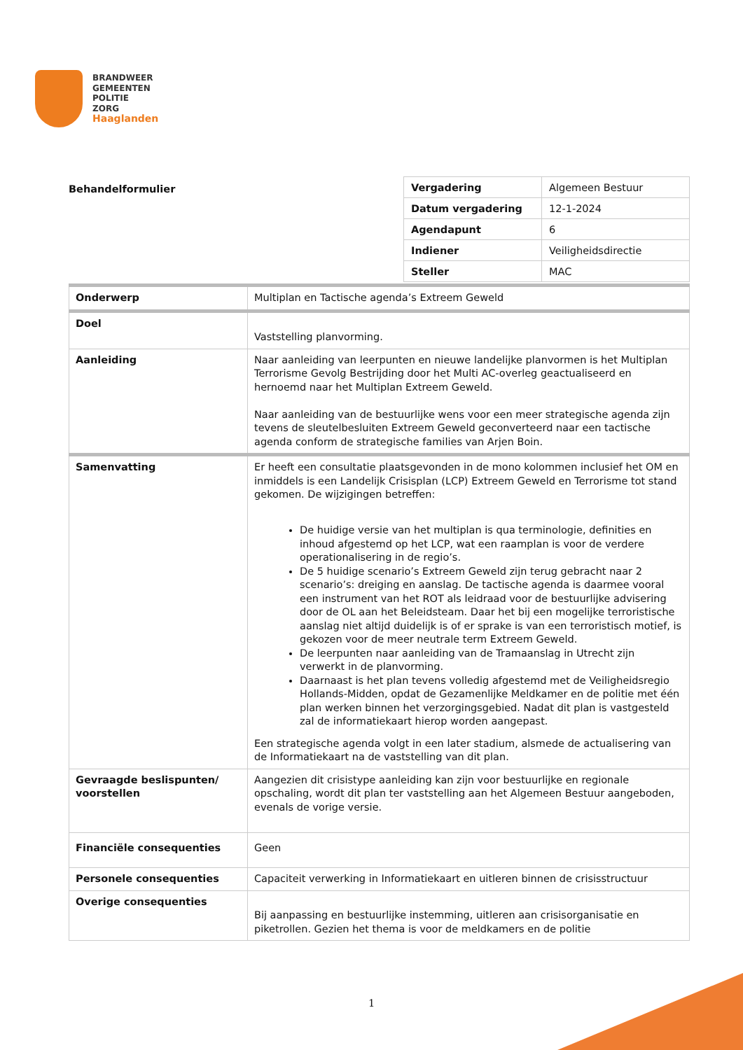BRANDWEER
GEMEENTEN
POLITIE
ZORG
Haaglanden
Behandelformulier
| Vergadering | Algemeen Bestuur |
| Datum vergadering | 12-1-2024 |
| Agendapunt | 6 |
| Indiener | Veiligheidsdirectie |
| Steller | MAC |
| Onderwerp | Multiplan en Tactische agenda’s Extreem Geweld |
| Doel | Vaststelling planvorming. |
| Aanleiding | Naar aanleiding van leerpunten en nieuwe landelijke planvormen is het Multiplan Terrorisme Gevolg Bestrijding door het Multi AC-overleg geactualiseerd en hernoemd naar het Multiplan Extreem Geweld. Naar aanleiding van de bestuurlijke wens voor een meer strategische agenda zijn tevens de sleutelbesluiten Extreem Geweld geconverteerd naar een tactische agenda conform de strategische families van Arjen Boin. |
| Samenvatting | Er heeft een consultatie plaatsgevonden in de mono kolommen inclusief het OM en inmiddels is een Landelijk Crisisplan (LCP) Extreem Geweld en Terrorisme tot stand gekomen. De wijzigingen betreffen: De huidige versie van het multiplan is qua terminologie, definities en inhoud afgestemd op het LCP, wat een raamplan is voor de verdere operationalisering in de regio’s. De 5 huidige scenario’s Extreem Geweld zijn terug gebracht naar 2 scenario’s: dreiging en aanslag. De tactische agenda is daarmee vooral een instrument van het ROT als leidraad voor de bestuurlijke advisering door de OL aan het Beleidsteam. Daar het bij een mogelijke terroristische aanslag niet altijd duidelijk is of er sprake is van een terroristisch motief, is gekozen voor de meer neutrale term Extreem Geweld. De leerpunten naar aanleiding van de Tramaanslag in Utrecht zijn verwerkt in de planvorming. Daarnaast is het plan tevens volledig afgestemd met de Veiligheidsregio Hollands-Midden, opdat de Gezamenlijke Meldkamer en de politie met één plan werken binnen het verzorgingsgebied. Nadat dit plan is vastgesteld zal de informatiekaart hierop worden aangepast. Een strategische agenda volgt in een later stadium, alsmede de actualisering van de Informatiekaart na de vaststelling van dit plan. |
| Gevraagde beslispunten/ voorstellen | Aangezien dit crisistype aanleiding kan zijn voor bestuurlijke en regionale opschaling, wordt dit plan ter vaststelling aan het Algemeen Bestuur aangeboden, evenals de vorige versie. |
| Financiële consequenties | Geen |
| Personele consequenties | Capaciteit verwerking in Informatiekaart en uitleren binnen de crisisstructuur |
| Overige consequenties | Bij aanpassing en bestuurlijke instemming, uitleren aan crisisorganisatie en piketrollen. Gezien het thema is voor de meldkamers en de politie |
1